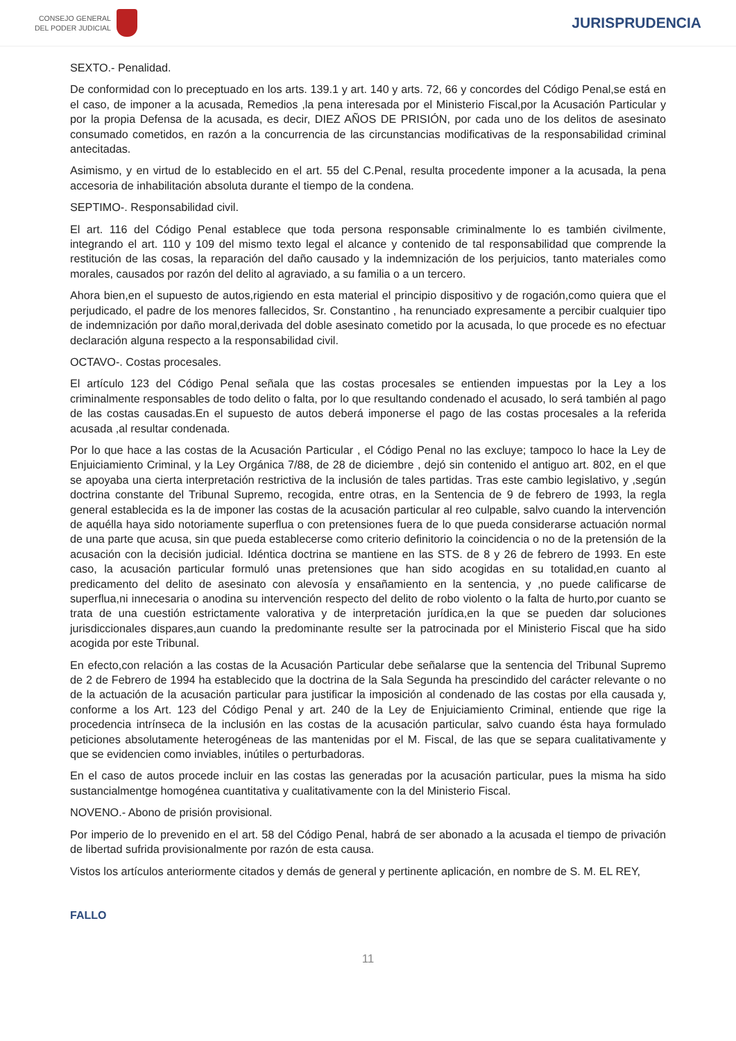CONSEJO GENERAL
DEL PODER JUDICIAL
JURISPRUDENCIA
SEXTO.- Penalidad.
De conformidad con lo preceptuado en los arts. 139.1 y art. 140 y arts. 72, 66 y concordes del Código Penal,se está en el caso, de imponer a la acusada, Remedios ,la pena interesada por el Ministerio Fiscal,por la Acusación Particular y por la propia Defensa de la acusada, es decir, DIEZ AÑOS DE PRISIÓN, por cada uno de los delitos de asesinato consumado cometidos, en razón a la concurrencia de las circunstancias modificativas de la responsabilidad criminal antecitadas.
Asimismo, y en virtud de lo establecido en el art. 55 del C.Penal, resulta procedente imponer a la acusada, la pena accesoria de inhabilitación absoluta durante el tiempo de la condena.
SEPTIMO-. Responsabilidad civil.
El art. 116 del Código Penal establece que toda persona responsable criminalmente lo es también civilmente, integrando el art. 110 y 109 del mismo texto legal el alcance y contenido de tal responsabilidad que comprende la restitución de las cosas, la reparación del daño causado y la indemnización de los perjuicios, tanto materiales como morales, causados por razón del delito al agraviado, a su familia o a un tercero.
Ahora bien,en el supuesto de autos,rigiendo en esta material el principio dispositivo y de rogación,como quiera que el perjudicado, el padre de los menores fallecidos, Sr. Constantino , ha renunciado expresamente a percibir cualquier tipo de indemnización por daño moral,derivada del doble asesinato cometido por la acusada, lo que procede es no efectuar declaración alguna respecto a la responsabilidad civil.
OCTAVO-. Costas procesales.
El artículo 123 del Código Penal señala que las costas procesales se entienden impuestas por la Ley a los criminalmente responsables de todo delito o falta, por lo que resultando condenado el acusado, lo será también al pago de las costas causadas.En el supuesto de autos deberá imponerse el pago de las costas procesales a la referida acusada ,al resultar condenada.
Por lo que hace a las costas de la Acusación Particular , el Código Penal no las excluye; tampoco lo hace la Ley de Enjuiciamiento Criminal, y la Ley Orgánica 7/88, de 28 de diciembre , dejó sin contenido el antiguo art. 802, en el que se apoyaba una cierta interpretación restrictiva de la inclusión de tales partidas. Tras este cambio legislativo, y ,según doctrina constante del Tribunal Supremo, recogida, entre otras, en la Sentencia de 9 de febrero de 1993, la regla general establecida es la de imponer las costas de la acusación particular al reo culpable, salvo cuando la intervención de aquélla haya sido notoriamente superflua o con pretensiones fuera de lo que pueda considerarse actuación normal de una parte que acusa, sin que pueda establecerse como criterio definitorio la coincidencia o no de la pretensión de la acusación con la decisión judicial. Idéntica doctrina se mantiene en las STS. de 8 y 26 de febrero de 1993. En este caso, la acusación particular formuló unas pretensiones que han sido acogidas en su totalidad,en cuanto al predicamento del delito de asesinato con alevosía y ensañamiento en la sentencia, y ,no puede calificarse de superflua,ni innecesaria o anodina su intervención respecto del delito de robo violento o la falta de hurto,por cuanto se trata de una cuestión estrictamente valorativa y de interpretación jurídica,en la que se pueden dar soluciones jurisdiccionales dispares,aun cuando la predominante resulte ser la patrocinada por el Ministerio Fiscal que ha sido acogida por este Tribunal.
En efecto,con relación a las costas de la Acusación Particular debe señalarse que la sentencia del Tribunal Supremo de 2 de Febrero de 1994 ha establecido que la doctrina de la Sala Segunda ha prescindido del carácter relevante o no de la actuación de la acusación particular para justificar la imposición al condenado de las costas por ella causada y, conforme a los Art. 123 del Código Penal y art. 240 de la Ley de Enjuiciamiento Criminal, entiende que rige la procedencia intrínseca de la inclusión en las costas de la acusación particular, salvo cuando ésta haya formulado peticiones absolutamente heterogéneas de las mantenidas por el M. Fiscal, de las que se separa cualitativamente y que se evidencien como inviables, inútiles o perturbadoras.
En el caso de autos procede incluir en las costas las generadas por la acusación particular, pues la misma ha sido sustancialmentge homogénea cuantitativa y cualitativamente con la del Ministerio Fiscal.
NOVENO.- Abono de prisión provisional.
Por imperio de lo prevenido en el art. 58 del Código Penal, habrá de ser abonado a la acusada el tiempo de privación de libertad sufrida provisionalmente por razón de esta causa.
Vistos los artículos anteriormente citados y demás de general y pertinente aplicación, en nombre de S. M. EL REY,
FALLO
11